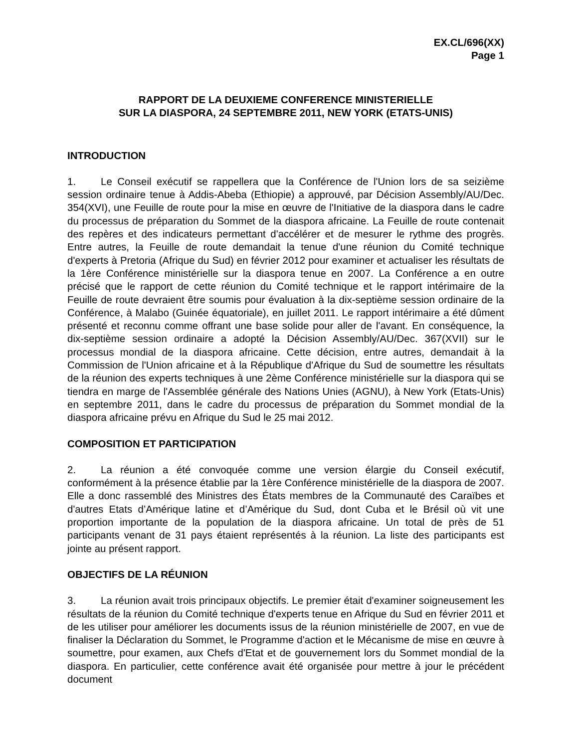EX.CL/696(XX)
Page 1
RAPPORT DE LA DEUXIEME CONFERENCE MINISTERIELLE
SUR LA DIASPORA, 24 SEPTEMBRE 2011, NEW YORK (ETATS-UNIS)
INTRODUCTION
1. Le Conseil exécutif se rappellera que la Conférence de l'Union lors de sa seizième session ordinaire tenue à Addis-Abeba (Ethiopie) a approuvé, par Décision Assembly/AU/Dec. 354(XVI), une Feuille de route pour la mise en œuvre de l'Initiative de la diaspora dans le cadre du processus de préparation du Sommet de la diaspora africaine. La Feuille de route contenait des repères et des indicateurs permettant d'accélérer et de mesurer le rythme des progrès. Entre autres, la Feuille de route demandait la tenue d'une réunion du Comité technique d'experts à Pretoria (Afrique du Sud) en février 2012 pour examiner et actualiser les résultats de la 1ère Conférence ministérielle sur la diaspora tenue en 2007. La Conférence a en outre précisé que le rapport de cette réunion du Comité technique et le rapport intérimaire de la Feuille de route devraient être soumis pour évaluation à la dix-septième session ordinaire de la Conférence, à Malabo (Guinée équatoriale), en juillet 2011. Le rapport intérimaire a été dûment présenté et reconnu comme offrant une base solide pour aller de l'avant. En conséquence, la dix-septième session ordinaire a adopté la Décision Assembly/AU/Dec. 367(XVII) sur le processus mondial de la diaspora africaine. Cette décision, entre autres, demandait à la Commission de l'Union africaine et à la République d'Afrique du Sud de soumettre les résultats de la réunion des experts techniques à une 2ème Conférence ministérielle sur la diaspora qui se tiendra en marge de l'Assemblée générale des Nations Unies (AGNU), à New York (Etats-Unis) en septembre 2011, dans le cadre du processus de préparation du Sommet mondial de la diaspora africaine prévu en Afrique du Sud le 25 mai 2012.
COMPOSITION ET PARTICIPATION
2. La réunion a été convoquée comme une version élargie du Conseil exécutif, conformément à la présence établie par la 1ère Conférence ministérielle de la diaspora de 2007. Elle a donc rassemblé des Ministres des États membres de la Communauté des Caraïbes et d'autres Etats d’Amérique latine et d’Amérique du Sud, dont Cuba et le Brésil où vit une proportion importante de la population de la diaspora africaine. Un total de près de 51 participants venant de 31 pays étaient représentés à la réunion. La liste des participants est jointe au présent rapport.
OBJECTIFS DE LA RÉUNION
3. La réunion avait trois principaux objectifs. Le premier était d'examiner soigneusement les résultats de la réunion du Comité technique d'experts tenue en Afrique du Sud en février 2011 et de les utiliser pour améliorer les documents issus de la réunion ministérielle de 2007, en vue de finaliser la Déclaration du Sommet, le Programme d'action et le Mécanisme de mise en œuvre à soumettre, pour examen, aux Chefs d'Etat et de gouvernement lors du Sommet mondial de la diaspora. En particulier, cette conférence avait été organisée pour mettre à jour le précédent document